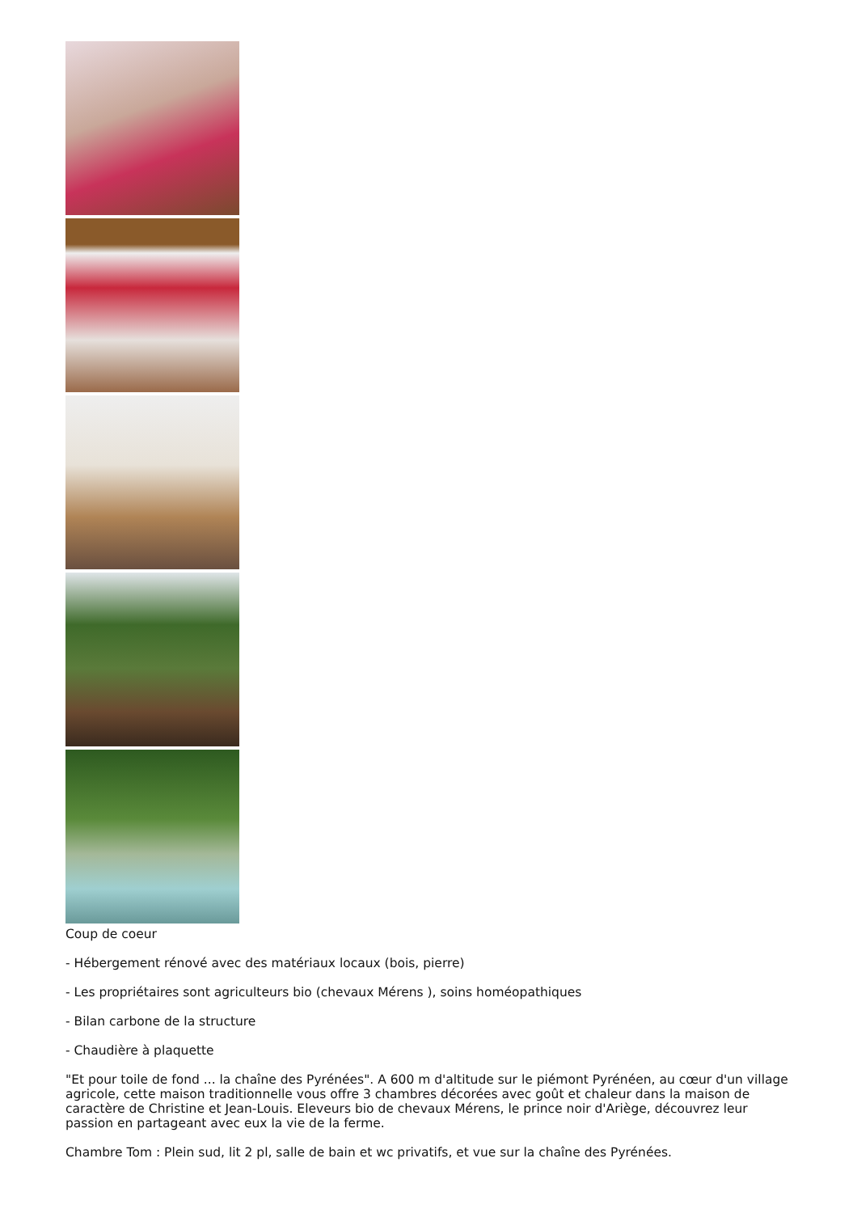Coup de coeur
- Hébergement rénové avec des matériaux locaux (bois, pierre)
- Les propriétaires sont agriculteurs bio (chevaux Mérens ), soins homéopathiques
- Bilan carbone de la structure
- Chaudière à plaquette
"Et pour toile de fond ... la chaîne des Pyrénées". A 600 m d'altitude sur le piémont Pyrénéen, au cœur d'un village agricole, cette maison traditionnelle vous offre 3 chambres décorées avec goût et chaleur dans la maison de caractère de Christine et Jean-Louis. Eleveurs bio de chevaux Mérens, le prince noir d'Ariège, découvrez leur passion en partageant avec eux la vie de la ferme.
Chambre Tom : Plein sud, lit 2 pl, salle de bain et wc privatifs, et vue sur la chaîne des Pyrénées.